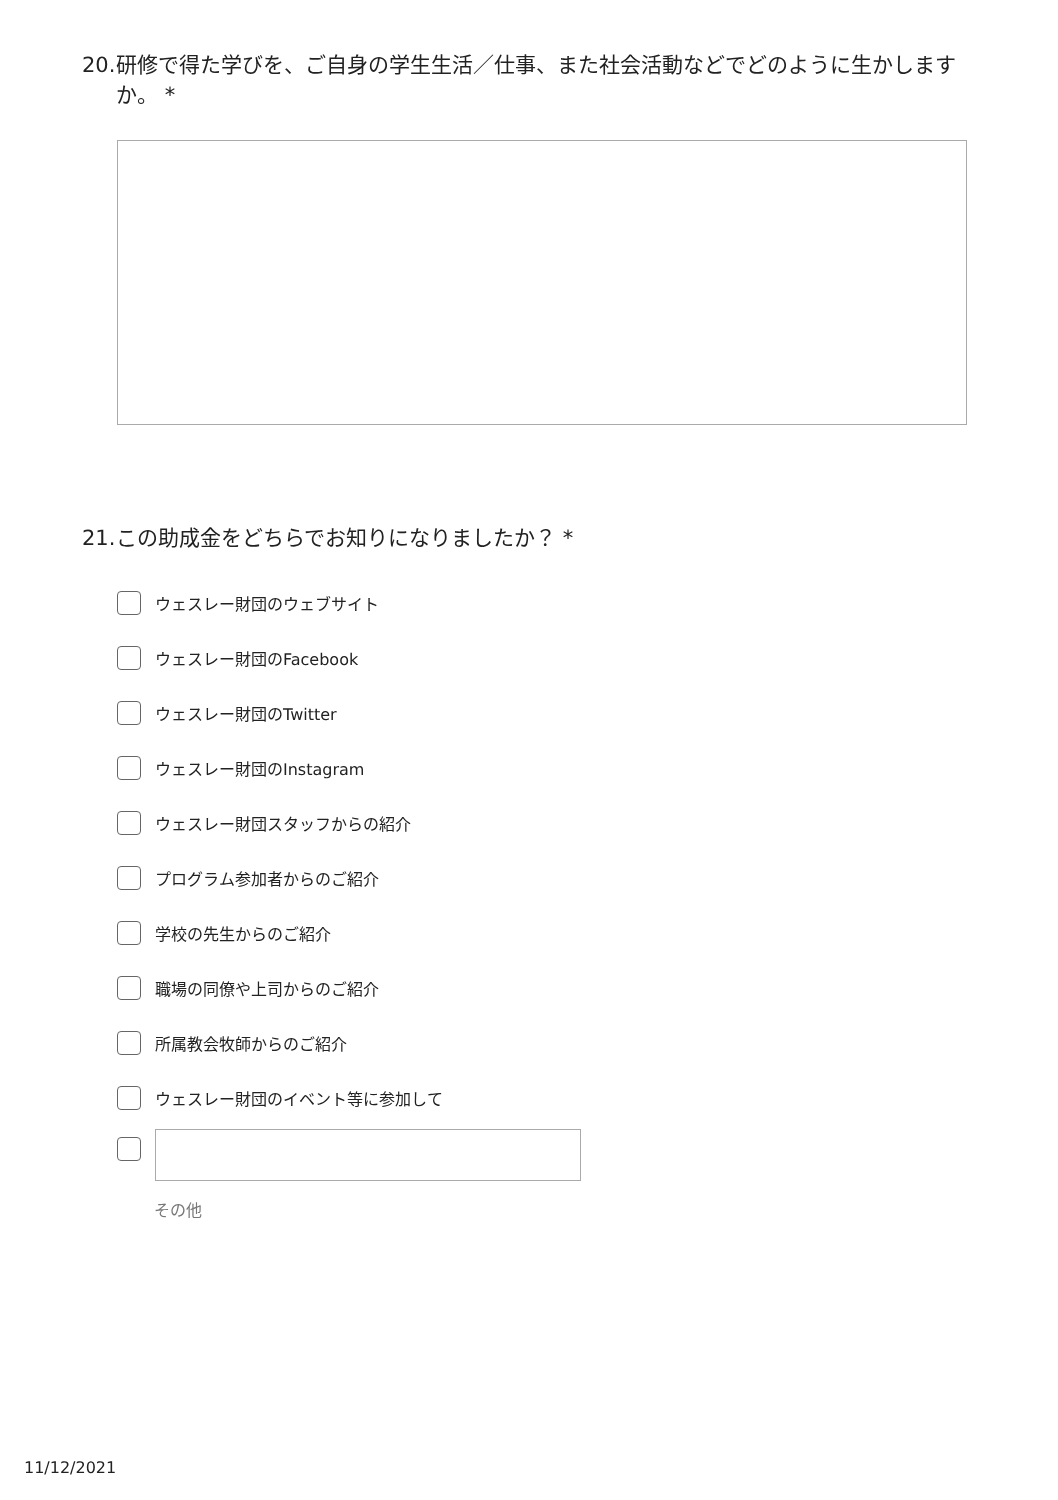20. 研修で得た学びを、ご自身の学生生活／仕事、また社会活動などでどのように生かしますか。 *
21. この助成金をどちらでお知りになりましたか？ *
ウェスレー財団のウェブサイト
ウェスレー財団のFacebook
ウェスレー財団のTwitter
ウェスレー財団のInstagram
ウェスレー財団スタッフからの紹介
プログラム参加者からのご紹介
学校の先生からのご紹介
職場の同僚や上司からのご紹介
所属教会牧師からのご紹介
ウェスレー財団のイベント等に参加して
その他
11/12/2021